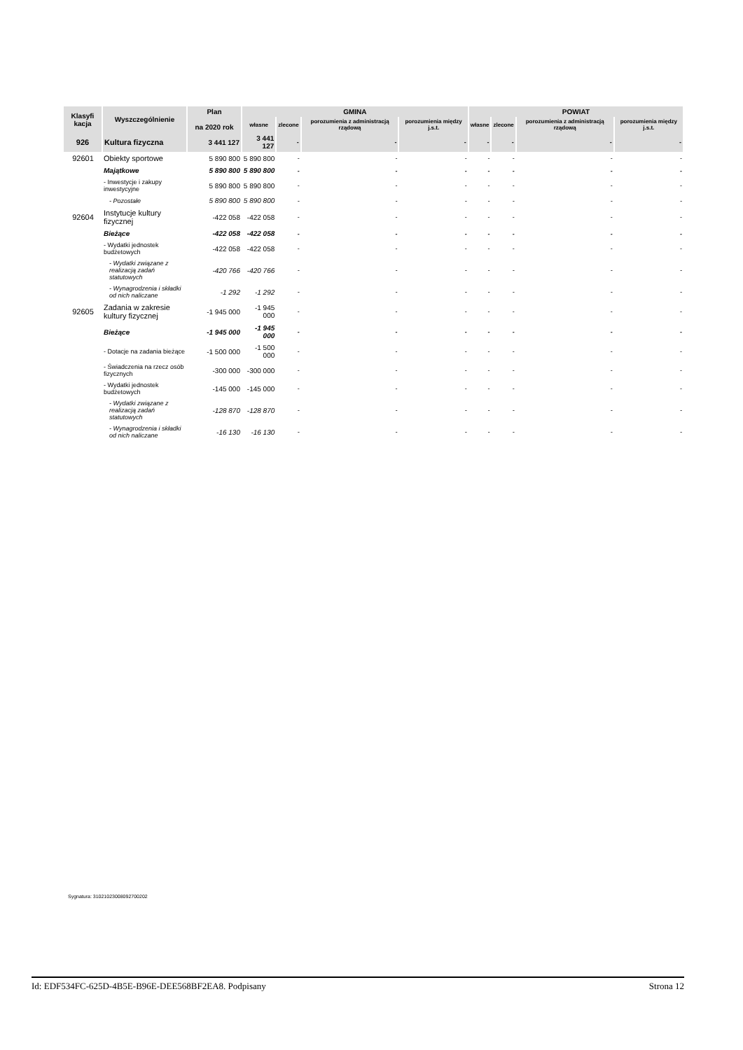| Klasyfi kacja | Wyszczególnienie | Plan na 2020 rok | GMINA | | | | POWIAT | | | |
| --- | --- | --- | --- | --- | --- | --- | --- | --- | --- | --- |
| | | | własne | zlecone | porozumienia z administracją rządową | porozumienia między j.s.t. | własne | zlecone | porozumienia z administracją rządową | porozumienia między j.s.t. |
| 926 | Kultura fizyczna | 3 441 127 | 3 441 127 | - | - | - | - | - | - | - |
| 92601 | Obiekty sportowe | 5 890 800 | 5 890 800 | - | - | - | - | - | - | - |
| | Majątkowe | 5 890 800 | 5 890 800 | - | - | - | - | - | - | - |
| | - Inwestycje i zakupy inwestycyjne | 5 890 800 | 5 890 800 | - | - | - | - | - | - | - |
| | - Pozostałe | 5 890 800 | 5 890 800 | - | - | - | - | - | - | - |
| 92604 | Instytucje kultury fizycznej | -422 058 | -422 058 | - | - | - | - | - | - | - |
| | Bieżące | -422 058 | -422 058 | - | - | - | - | - | - | - |
| | - Wydatki jednostek budżetowych | -422 058 | -422 058 | - | - | - | - | - | - | - |
| | - Wydatki związane z realizacją zadań statutowych | -420 766 | -420 766 | - | - | - | - | - | - | - |
| | - Wynagrodzenia i składki od nich naliczane | -1 292 | -1 292 | - | - | - | - | - | - | - |
| 92605 | Zadania w zakresie kultury fizycznej | -1 945 000 | -1 945 000 | - | - | - | - | - | - | - |
| | Bieżące | -1 945 000 | -1 945 000 | - | - | - | - | - | - | - |
| | - Dotacje na zadania bieżące | -1 500 000 | -1 500 000 | - | - | - | - | - | - | - |
| | - Świadczenia na rzecz osób fizycznych | -300 000 | -300 000 | - | - | - | - | - | - | - |
| | - Wydatki jednostek budżetowych | -145 000 | -145 000 | - | - | - | - | - | - | - |
| | - Wydatki związane z realizacją zadań statutowych | -128 870 | -128 870 | - | - | - | - | - | - | - |
| | - Wynagrodzenia i składki od nich naliczane | -16 130 | -16 130 | - | - | - | - | - | - | - |
Sygnatura: 31021023008092700202
Id: EDF534FC-625D-4B5E-B96E-DEE568BF2EA8. Podpisany Strona 12